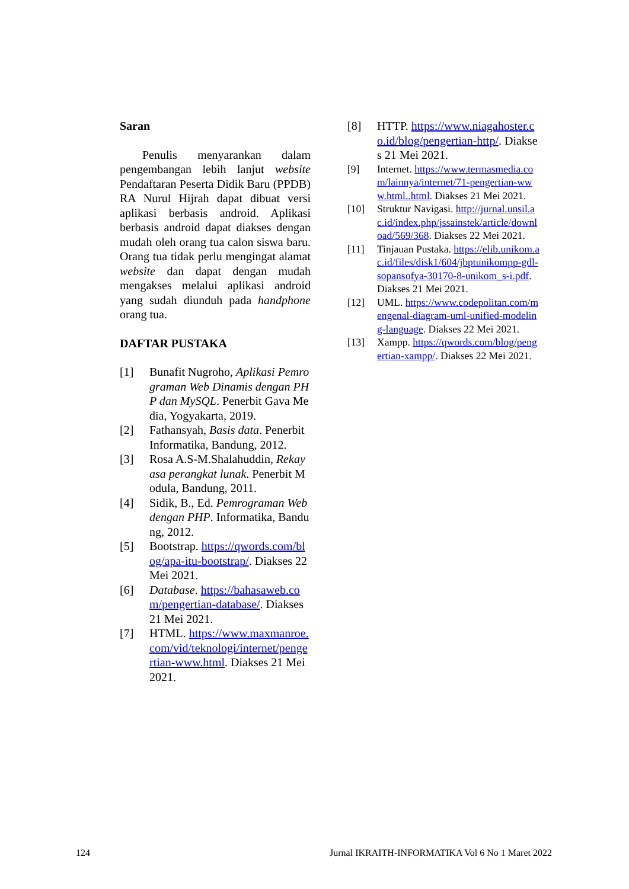Saran
Penulis menyarankan dalam pengembangan lebih lanjut website Pendaftaran Peserta Didik Baru (PPDB) RA Nurul Hijrah dapat dibuat versi aplikasi berbasis android. Aplikasi berbasis android dapat diakses dengan mudah oleh orang tua calon siswa baru. Orang tua tidak perlu mengingat alamat website dan dapat dengan mudah mengakses melalui aplikasi android yang sudah diunduh pada handphone orang tua.
DAFTAR PUSTAKA
[1] Bunafit Nugroho, Aplikasi Pemrograman Web Dinamis dengan PHP dan MySQL. Penerbit Gava Media, Yogyakarta, 2019.
[2] Fathansyah, Basis data. Penerbit Informatika, Bandung, 2012.
[3] Rosa A.S-M.Shalahuddin, Rekayasa perangkat lunak. Penerbit Modula, Bandung, 2011.
[4] Sidik, B., Ed. Pemrograman Web dengan PHP. Informatika, Bandung, 2012.
[5] Bootstrap. https://qwords.com/blog/apa-itu-bootstrap/. Diakses 22 Mei 2021.
[6] Database. https://bahasaweb.com/pengertian-database/. Diakses 21 Mei 2021.
[7] HTML. https://www.maxmanroe.com/vid/teknologi/internet/pengertian-www.html. Diakses 21 Mei 2021.
[8] HTTP. https://www.niagahoster.co.id/blog/pengertian-http/. Diakses 21 Mei 2021.
[9] Internet. https://www.termasmedia.com/lainnya/internet/71-pengertian-www.html..html. Diakses 21 Mei 2021.
[10] Struktur Navigasi. http://jurnal.unsil.ac.id/index.php/jssainstek/article/download/569/368. Diakses 22 Mei 2021.
[11] Tinjauan Pustaka. https://elib.unikom.ac.id/files/disk1/604/jbptunikompp-gdl-sopansofya-30170-8-unikom_s-i.pdf. Diakses 21 Mei 2021.
[12] UML. https://www.codepolitan.com/mengenal-diagram-uml-unified-modeling-language. Diakses 22 Mei 2021.
[13] Xampp. https://qwords.com/blog/pengertian-xampp/. Diakses 22 Mei 2021.
124 Jurnal IKRAITH-INFORMATIKA Vol 6 No 1 Maret 2022